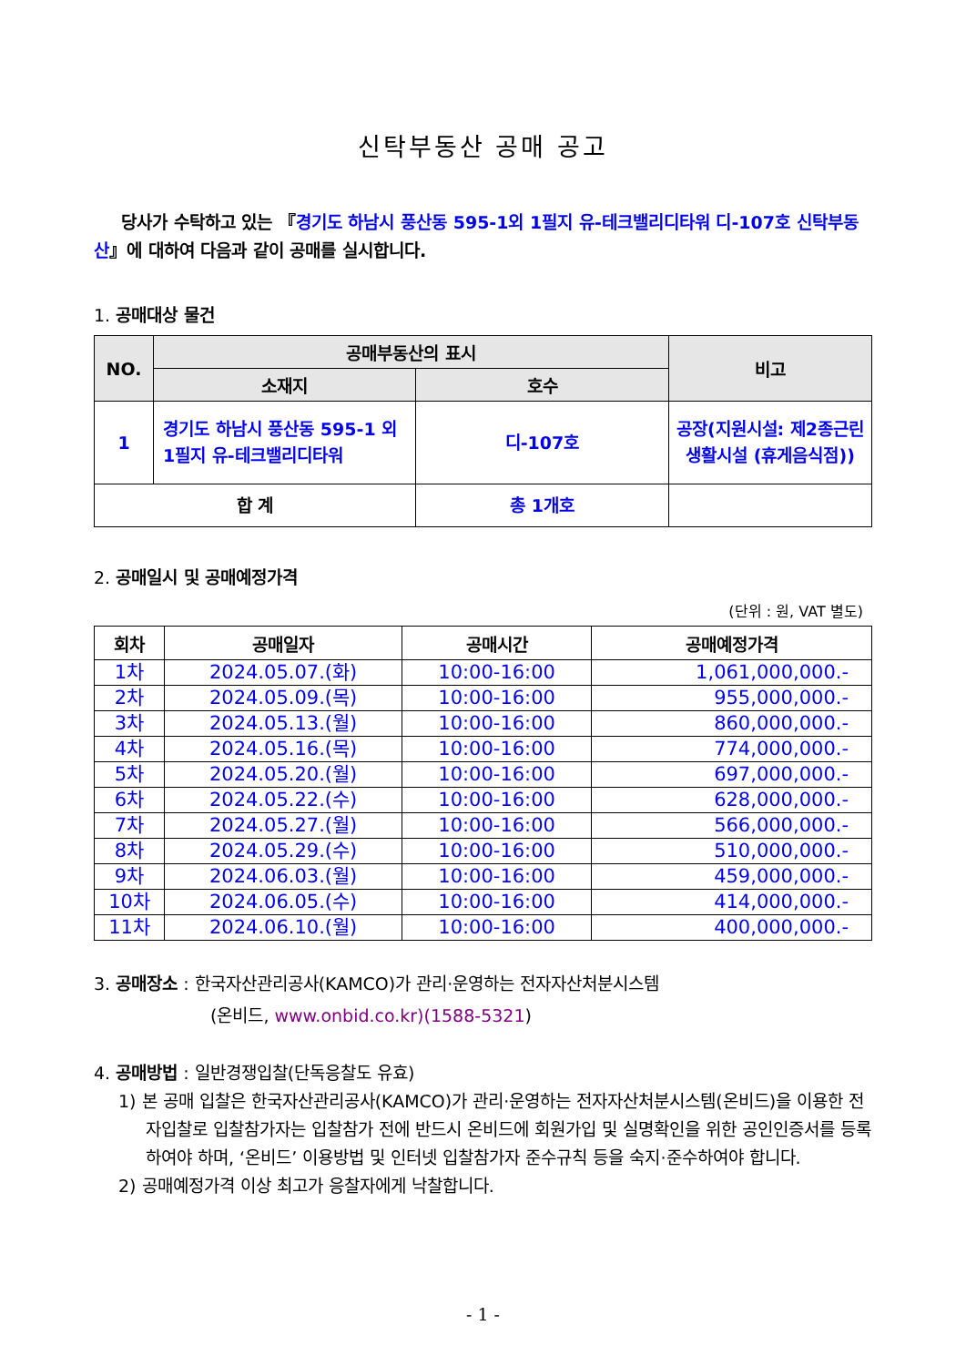신탁부동산 공매 공고
당사가 수탁하고 있는 『경기도 하남시 풍산동 595-1외 1필지 유-테크밸리디타워 디-107호 신탁부동산』에 대하여 다음과 같이 공매를 실시합니다.
1. 공매대상 물건
| NO. | 공매부동산의 표시 | | 비고 |
| --- | --- | --- | --- |
| | 소재지 | 호수 | |
| 1 | 경기도 하남시 풍산동 595-1 외 1필지 유-테크밸리디타워 | 디-107호 | 공장(지원시설: 제2종근린생활시설 (휴게음식점)) |
| 합 계 | | 총 1개호 | |
2. 공매일시 및 공매예정가격
(단위 : 원, VAT 별도)
| 회차 | 공매일자 | 공매시간 | 공매예정가격 |
| --- | --- | --- | --- |
| 1차 | 2024.05.07.(화) | 10:00-16:00 | 1,061,000,000.- |
| 2차 | 2024.05.09.(목) | 10:00-16:00 | 955,000,000.- |
| 3차 | 2024.05.13.(월) | 10:00-16:00 | 860,000,000.- |
| 4차 | 2024.05.16.(목) | 10:00-16:00 | 774,000,000.- |
| 5차 | 2024.05.20.(월) | 10:00-16:00 | 697,000,000.- |
| 6차 | 2024.05.22.(수) | 10:00-16:00 | 628,000,000.- |
| 7차 | 2024.05.27.(월) | 10:00-16:00 | 566,000,000.- |
| 8차 | 2024.05.29.(수) | 10:00-16:00 | 510,000,000.- |
| 9차 | 2024.06.03.(월) | 10:00-16:00 | 459,000,000.- |
| 10차 | 2024.06.05.(수) | 10:00-16:00 | 414,000,000.- |
| 11차 | 2024.06.10.(월) | 10:00-16:00 | 400,000,000.- |
3. 공매장소 : 한국자산관리공사(KAMCO)가 관리·운영하는 전자자산처분시스템
(온비드, www.onbid.co.kr)(1588-5321)
4. 공매방법 : 일반경쟁입찰(단독응찰도 유효)
1) 본 공매 입찰은 한국자산관리공사(KAMCO)가 관리·운영하는 전자자산처분시스템(온비드)을 이용한 전자입찰로 입찰참가자는 입찰참가 전에 반드시 온비드에 회원가입 및 실명확인을 위한 공인인증서를 등록하여야 하며, ‘온비드’ 이용방법 및 인터넷 입찰참가자 준수규칙 등을 숙지·준수하여야 합니다.
2) 공매예정가격 이상 최고가 응찰자에게 낙찰합니다.
- 1 -